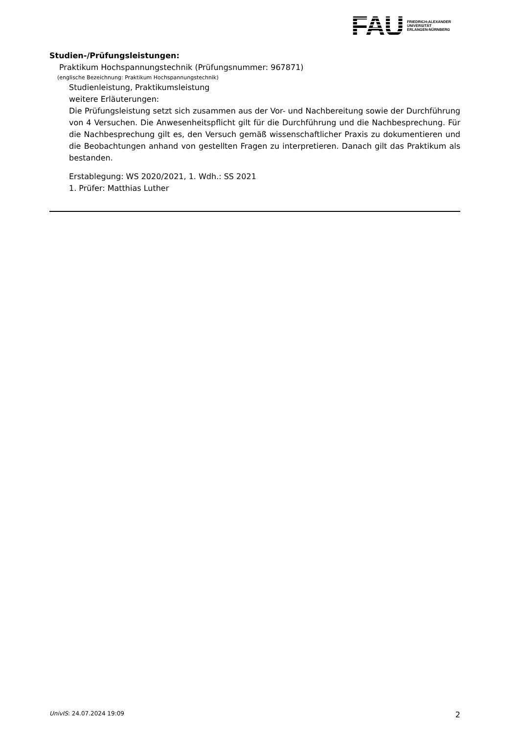FAU
FRIEDRICH-ALEXANDER
UNIVERSITÄT
ERLANGEN-NÜRNBERG
Studien-/Prüfungsleistungen:
Praktikum Hochspannungstechnik (Prüfungsnummer: 967871)
(englische Bezeichnung: Praktikum Hochspannungstechnik)
Studienleistung, Praktikumsleistung
weitere Erläuterungen:
Die Prüfungsleistung setzt sich zusammen aus der Vor- und Nachbereitung sowie der Durchführung von 4 Versuchen. Die Anwesenheitspflicht gilt für die Durchführung und die Nachbesprechung. Für die Nachbesprechung gilt es, den Versuch gemäß wissenschaftlicher Praxis zu dokumentieren und die Beobachtungen anhand von gestellten Fragen zu interpretieren. Danach gilt das Praktikum als bestanden.
Erstablegung: WS 2020/2021, 1. Wdh.: SS 2021
1. Prüfer: Matthias Luther
UnivIS: 24.07.2024 19:09 2